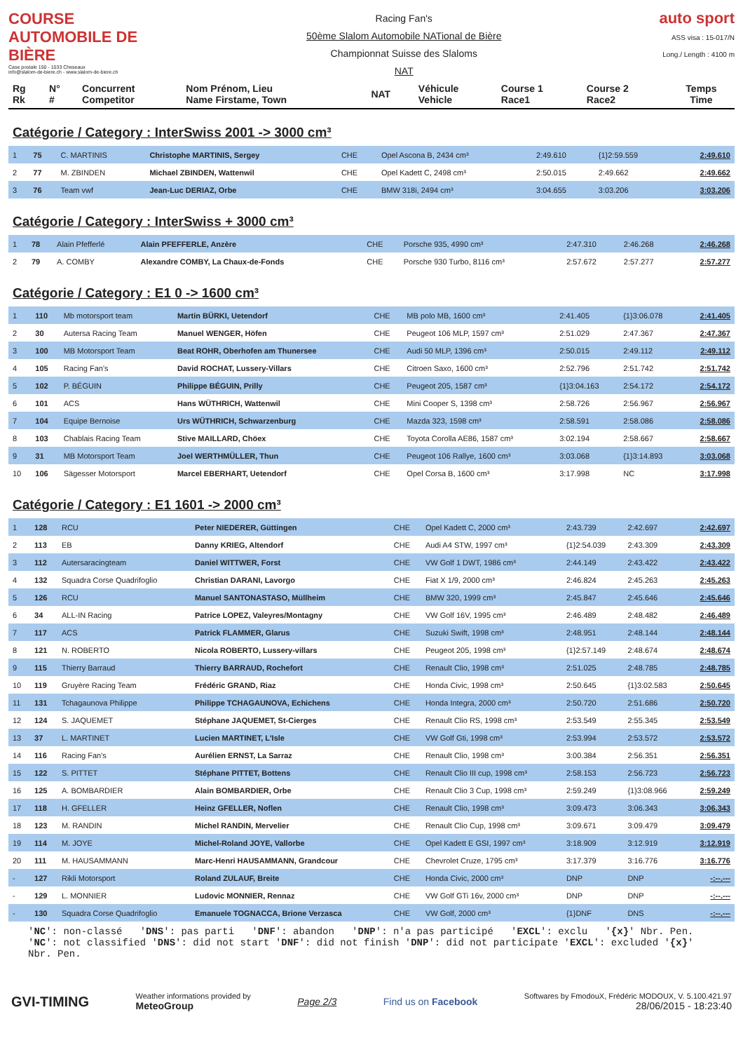COURSE AUTOMOBILE DE BIÈRE
Case postale 150 - 1033 Cheseaux
info@slalom-de-biere.ch - www.slalom-de-biere.ch
Racing Fan's
50ème Slalom Automobile NATional de Bière
Championnat Suisse des Slaloms
NAT
auto sport
ASS visa : 15-017/N
Long./ Length : 4100 m
| Rg Rk | N° # | Concurrent Competitor | Nom Prénom, Lieu Name Firstame, Town | NAT | Véhicule Vehicle | Course 1 Race1 | Course 2 Race2 | Temps Time |
| --- | --- | --- | --- | --- | --- | --- | --- | --- |
Catégorie / Category : InterSwiss 2001 -> 3000 cm³
| 1 | 75 | C. MARTINIS | Christophe MARTINIS, Sergey | CHE | Opel Ascona B, 2434 cm³ | 2:49.610 | {1}2:59.559 | 2:49.610 |
| 2 | 77 | M. ZBINDEN | Michael ZBINDEN, Wattenwil | CHE | Opel Kadett C, 2498 cm³ | 2:50.015 | 2:49.662 | 2:49.662 |
| 3 | 76 | Team vwf | Jean-Luc DERIAZ, Orbe | CHE | BMW 318i, 2494 cm³ | 3:04.655 | 3:03.206 | 3:03.206 |
Catégorie / Category : InterSwiss + 3000 cm³
| 1 | 78 | Alain Pfefferlé | Alain PFEFFERLE, Anzère | CHE | Porsche 935, 4990 cm³ | 2:47.310 | 2:46.268 | 2:46.268 |
| 2 | 79 | A. COMBY | Alexandre COMBY, La Chaux-de-Fonds | CHE | Porsche 930 Turbo, 8116 cm³ | 2:57.672 | 2:57.277 | 2:57.277 |
Catégorie / Category : E1 0 -> 1600 cm³
| 1 | 110 | Mb motorsport team | Martin BÜRKI, Uetendorf | CHE | MB polo MB, 1600 cm³ | 2:41.405 | {1}3:06.078 | 2:41.405 |
| 2 | 30 | Autersa Racing Team | Manuel WENGER, Höfen | CHE | Peugeot 106 MLP, 1597 cm³ | 2:51.029 | 2:47.367 | 2:47.367 |
| 3 | 100 | MB Motorsport Team | Beat ROHR, Oberhofen am Thunersee | CHE | Audi 50 MLP, 1396 cm³ | 2:50.015 | 2:49.112 | 2:49.112 |
| 4 | 105 | Racing Fan's | David ROCHAT, Lussery-Villars | CHE | Citroen Saxo, 1600 cm³ | 2:52.796 | 2:51.742 | 2:51.742 |
| 5 | 102 | P. BÉGUIN | Philippe BÉGUIN, Prilly | CHE | Peugeot 205, 1587 cm³ | {1}3:04.163 | 2:54.172 | 2:54.172 |
| 6 | 101 | ACS | Hans WÜTHRICH, Wattenwil | CHE | Mini Cooper S, 1398 cm³ | 2:58.726 | 2:56.967 | 2:56.967 |
| 7 | 104 | Equipe Bernoise | Urs WÜTHRICH, Schwarzenburg | CHE | Mazda 323, 1598 cm³ | 2:58.591 | 2:58.086 | 2:58.086 |
| 8 | 103 | Chablais Racing Team | Stive MAILLARD, Chöex | CHE | Toyota Corolla AE86, 1587 cm³ | 3:02.194 | 2:58.667 | 2:58.667 |
| 9 | 31 | MB Motorsport Team | Joel WERTHMÜLLER, Thun | CHE | Peugeot 106 Rallye, 1600 cm³ | 3:03.068 | {1}3:14.893 | 3:03.068 |
| 10 | 106 | Sägesser Motorsport | Marcel EBERHART, Uetendorf | CHE | Opel Corsa B, 1600 cm³ | 3:17.998 | NC | 3:17.998 |
Catégorie / Category : E1 1601 -> 2000 cm³
| 1 | 128 | RCU | Peter NIEDERER, Güttingen | CHE | Opel Kadett C, 2000 cm³ | 2:43.739 | 2:42.697 | 2:42.697 |
| 2 | 113 | EB | Danny KRIEG, Altendorf | CHE | Audi A4 STW, 1997 cm³ | {1}2:54.039 | 2:43.309 | 2:43.309 |
| 3 | 112 | Autersaracingteam | Daniel WITTWER, Forst | CHE | VW Golf 1 DWT, 1986 cm³ | 2:44.149 | 2:43.422 | 2:43.422 |
| 4 | 132 | Squadra Corse Quadrifoglio | Christian DARANI, Lavorgo | CHE | Fiat X 1/9, 2000 cm³ | 2:46.824 | 2:45.263 | 2:45.263 |
| 5 | 126 | RCU | Manuel SANTONASTASO, Müllheim | CHE | BMW 320, 1999 cm³ | 2:45.847 | 2:45.646 | 2:45.646 |
| 6 | 34 | ALL-IN Racing | Patrice LOPEZ, Valeyres/Montagny | CHE | VW Golf 16V, 1995 cm³ | 2:46.489 | 2:48.482 | 2:46.489 |
| 7 | 117 | ACS | Patrick FLAMMER, Glarus | CHE | Suzuki Swift, 1998 cm³ | 2:48.951 | 2:48.144 | 2:48.144 |
| 8 | 121 | N. ROBERTO | Nicola ROBERTO, Lussery-villars | CHE | Peugeot 205, 1998 cm³ | {1}2:57.149 | 2:48.674 | 2:48.674 |
| 9 | 115 | Thierry Barraud | Thierry BARRAUD, Rochefort | CHE | Renault Clio, 1998 cm³ | 2:51.025 | 2:48.785 | 2:48.785 |
| 10 | 119 | Gruyère Racing Team | Frédéric GRAND, Riaz | CHE | Honda Civic, 1998 cm³ | 2:50.645 | {1}3:02.583 | 2:50.645 |
| 11 | 131 | Tchagaunova Philippe | Philippe TCHAGAUNOVA, Echichens | CHE | Honda Integra, 2000 cm³ | 2:50.720 | 2:51.686 | 2:50.720 |
| 12 | 124 | S. JAQUEMET | Stéphane JAQUEMET, St-Cierges | CHE | Renault Clio RS, 1998 cm³ | 2:53.549 | 2:55.345 | 2:53.549 |
| 13 | 37 | L. MARTINET | Lucien MARTINET, L'Isle | CHE | VW Golf Gti, 1998 cm³ | 2:53.994 | 2:53.572 | 2:53.572 |
| 14 | 116 | Racing Fan's | Aurélien ERNST, La Sarraz | CHE | Renault Clio, 1998 cm³ | 3:00.384 | 2:56.351 | 2:56.351 |
| 15 | 122 | S. PITTET | Stéphane PITTET, Bottens | CHE | Renault Clio III cup, 1998 cm³ | 2:58.153 | 2:56.723 | 2:56.723 |
| 16 | 125 | A. BOMBARDIER | Alain BOMBARDIER, Orbe | CHE | Renault Clio 3 Cup, 1998 cm³ | 2:59.249 | {1}3:08.966 | 2:59.249 |
| 17 | 118 | H. GFELLER | Heinz GFELLER, Noflen | CHE | Renault Clio, 1998 cm³ | 3:09.473 | 3:06.343 | 3:06.343 |
| 18 | 123 | M. RANDIN | Michel RANDIN, Mervelier | CHE | Renault Clio Cup, 1998 cm³ | 3:09.671 | 3:09.479 | 3:09.479 |
| 19 | 114 | M. JOYE | Michel-Roland JOYE, Vallorbe | CHE | Opel Kadett E GSI, 1997 cm³ | 3:18.909 | 3:12.919 | 3:12.919 |
| 20 | 111 | M. HAUSAMMANN | Marc-Henri HAUSAMMANN, Grandcour | CHE | Chevrolet Cruze, 1795 cm³ | 3:17.379 | 3:16.776 | 3:16.776 |
| - | 127 | Rikli Motorsport | Roland ZULAUF, Breite | CHE | Honda Civic, 2000 cm³ | DNP | DNP | -:--.--- |
| - | 129 | L. MONNIER | Ludovic MONNIER, Rennaz | CHE | VW Golf GTi 16v, 2000 cm³ | DNP | DNP | -:--.--- |
| - | 130 | Squadra Corse Quadrifoglio | Emanuele TOGNACCA, Brione Verzasca | CHE | VW Golf, 2000 cm³ | {1}DNF | DNS | -:--.--- |
'NC': non-classé 'DNS': pas parti 'DNF': abandon 'DNP': n'a pas participé 'EXCL': exclu '{x}' Nbr. Pen.
'NC': not classified 'DNS': did not start 'DNF': did not finish 'DNP': did not participate 'EXCL': excluded '{x}' Nbr. Pen.
GVI-TIMING
Weather informations provided by
MeteoGroup
Page 2/3 Find us on Facebook
Softwares by FmodouX, Frédéric MODOUX, V. 5.100.421.97
28/06/2015 - 18:23:40